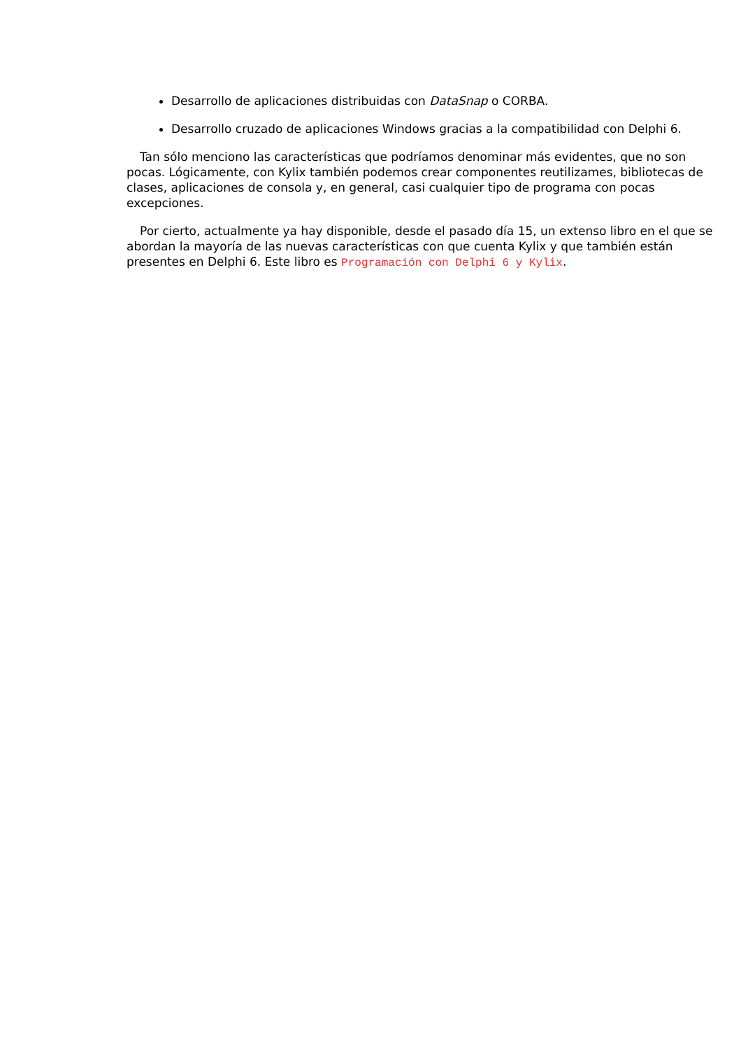Desarrollo de aplicaciones distribuidas con DataSnap o CORBA.
Desarrollo cruzado de aplicaciones Windows gracias a la compatibilidad con Delphi 6.
Tan sólo menciono las características que podríamos denominar más evidentes, que no son pocas. Lógicamente, con Kylix también podemos crear componentes reutilizames, bibliotecas de clases, aplicaciones de consola y, en general, casi cualquier tipo de programa con pocas excepciones.
Por cierto, actualmente ya hay disponible, desde el pasado día 15, un extenso libro en el que se abordan la mayoría de las nuevas características con que cuenta Kylix y que también están presentes en Delphi 6. Este libro es Programación con Delphi 6 y Kylix.